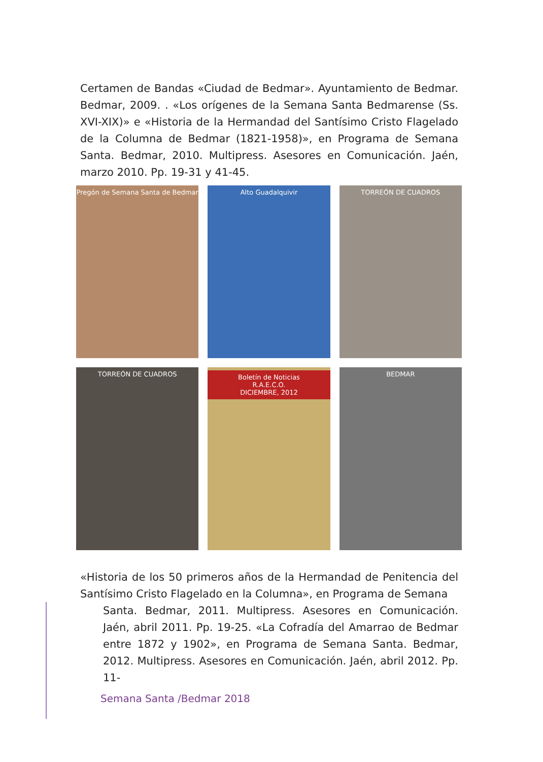Certamen de Bandas «Ciudad de Bedmar». Ayuntamiento de Bedmar. Bedmar, 2009. . «Los orígenes de la Semana Santa Bedmarense (Ss. XVI-XIX)» e «Historia de la Hermandad del Santísimo Cristo Flagelado de la Columna de Bedmar (1821-1958)», en Programa de Semana Santa. Bedmar, 2010. Multipress. Asesores en Comunicación. Jaén, marzo 2010. Pp. 19-31 y 41-45.
Pregón de Semana Santa de Bedmar
Alto Guadalquivir
TORREÓN DE CUADROS
TORREÓN DE CUADROS
Boletín de Noticias
R.A.E.C.O.
DICIEMBRE, 2012
BEDMAR
«Historia de los 50 primeros años de la Hermandad de Penitencia del Santísimo Cristo Flagelado en la Columna», en Programa de Semana
Santa. Bedmar, 2011. Multipress. Asesores en Comunicación. Jaén, abril 2011. Pp. 19-25. «La Cofradía del Amarrao de Bedmar entre 1872 y 1902», en Programa de Semana Santa. Bedmar, 2012. Multipress. Asesores en Comunicación. Jaén, abril 2012. Pp. 11-
Semana Santa /Bedmar 2018